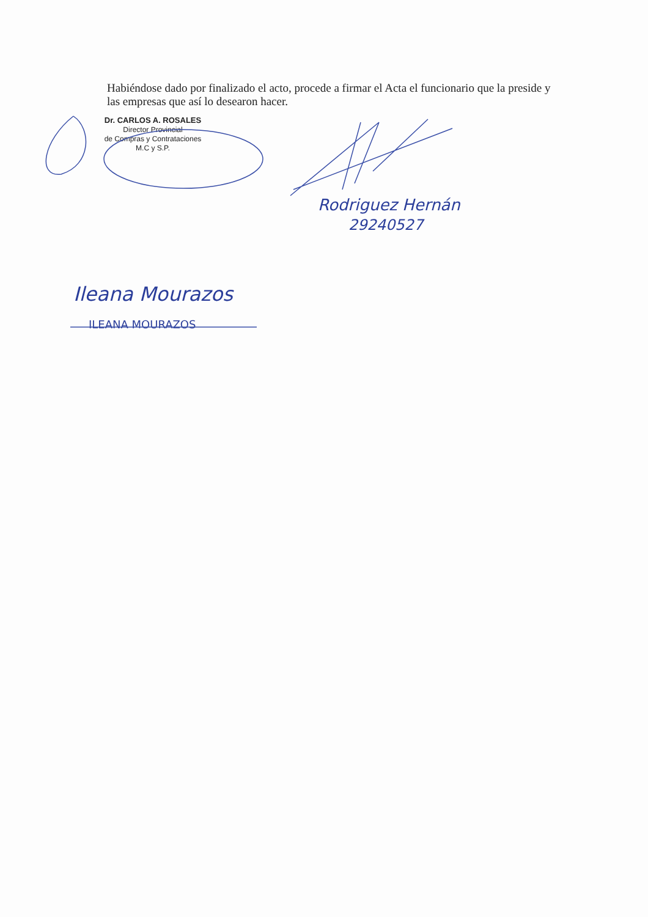Habiéndose dado por finalizado el acto, procede a firmar el Acta el funcionario que la preside y las empresas que así lo desearon hacer.
Dr. CARLOS A. ROSALES
Director Provincial
de Compras y Contrataciones
M.C y S.P.
Rodriguez Hernán
29240527
Ileana Mourazos
ILEANA MOURAZOS